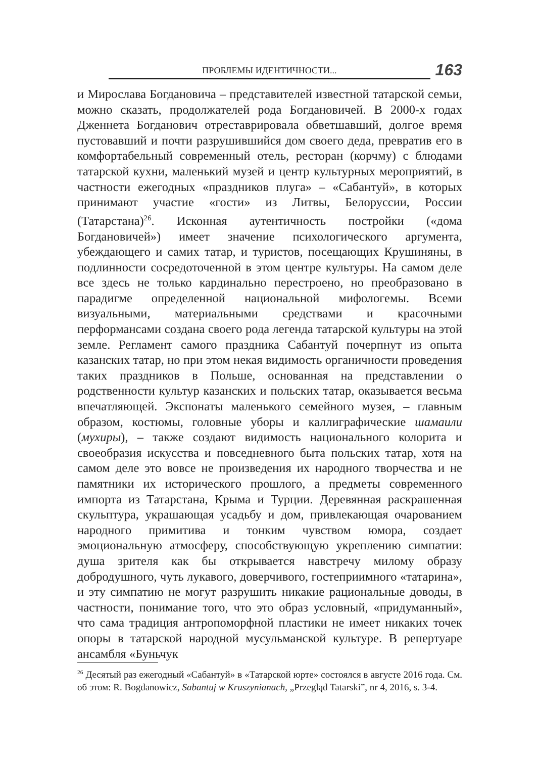ПРОБЛЕМЫ ИДЕНТИЧНОСТИ...
163
и Мирослава Богдановича – представителей известной татарской семьи, можно сказать, продолжателей рода Богдановичей. В 2000-х годах Дженнета Богданович отреставрировала обветшавший, долгое время пустовавший и почти разрушившийся дом своего деда, превратив его в комфортабельный современный отель, ресторан (корчму) с блюдами татарской кухни, маленький музей и центр культурных мероприятий, в частности ежегодных «праздников плуга» – «Сабантуй», в которых принимают участие «гости» из Литвы, Белоруссии, России (Татарстана)<sup>26</sup>. Исконная аутентичность постройки («дома Богдановичей») имеет значение психологического аргумента, убеждающего и самих татар, и туристов, посещающих Крушиняны, в подлинности сосредоточенной в этом центре культуры. На самом деле все здесь не только кардинально перестроено, но преобразовано в парадигме определенной национальной мифологемы. Всеми визуальными, материальными средствами и красочными перформансами создана своего рода легенда татарской культуры на этой земле. Регламент самого праздника Сабантуй почерпнут из опыта казанских татар, но при этом некая видимость органичности проведения таких праздников в Польше, основанная на представлении о родственности культур казанских и польских татар, оказывается весьма впечатляющей. Экспонаты маленького семейного музея, – главным образом, костюмы, головные уборы и каллиграфические шамаили (мухиры), – также создают видимость национального колорита и своеобразия искусства и повседневного быта польских татар, хотя на самом деле это вовсе не произведения их народного творчества и не памятники их исторического прошлого, а предметы современного импорта из Татарстана, Крыма и Турции. Деревянная раскрашенная скульптура, украшающая усадьбу и дом, привлекающая очарованием народного примитива и тонким чувством юмора, создает эмоциональную атмосферу, способствующую укреплению симпатии: душа зрителя как бы открывается навстречу милому образу добродушного, чуть лукавого, доверчивого, гостеприимного «татарина», и эту симпатию не могут разрушить никакие рациональные доводы, в частности, понимание того, что это образ условный, «придуманный», что сама традиция антропоморфной пластики не имеет никаких точек опоры в татарской народной мусульманской культуре. В репертуаре ансамбля «Буньчук
<sup>26</sup> Десятый раз ежегодный «Сабантуй» в «Татарской юрте» состоялся в августе 2016 года. См. об этом: R. Bogdanowicz, Sabantuj w Kruszynianach, „Przegląd Tatarski”, nr 4, 2016, s. 3-4.